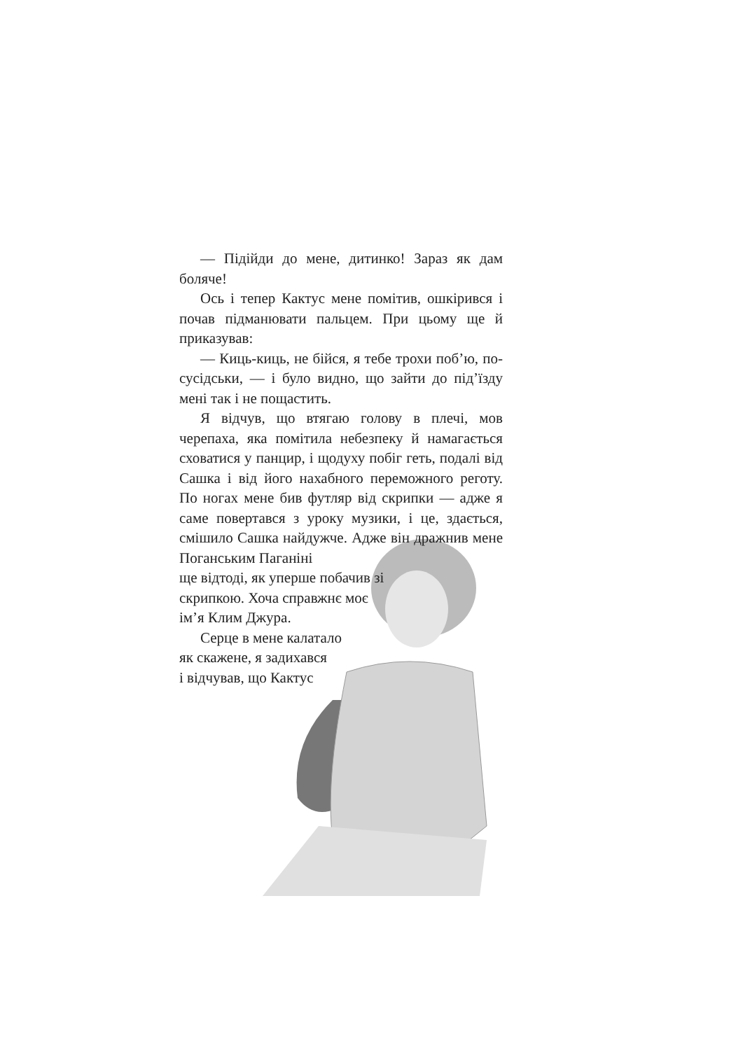— Підійди до мене, дитинко! Зараз як дам боляче!
Ось і тепер Кактус мене помітив, ошкірився і почав підманювати пальцем. При цьому ще й приказував:
— Киць-киць, не бійся, я тебе трохи поб’ю, по-сусідськи, — і було видно, що зайти до під’їзду мені так і не пощастить.
Я відчув, що втягаю голову в плечі, мов черепаха, яка помітила небезпеку й намагається сховатися у панцир, і щодуху побіг геть, подалі від Сашка і від його нахабного переможного реготу. По ногах мене бив футляр від скрипки — адже я саме повертався з уроку музики, і це, здається, смішило Сашка найдужче. Адже він дражнив мене Поганським Паганіні
ще відтоді, як уперше побачив зі
скрипкою. Хоча справжнє моє
ім’я Клим Джура.
Серце в мене калатало
як скажене, я задихався
і відчував, що Кактус